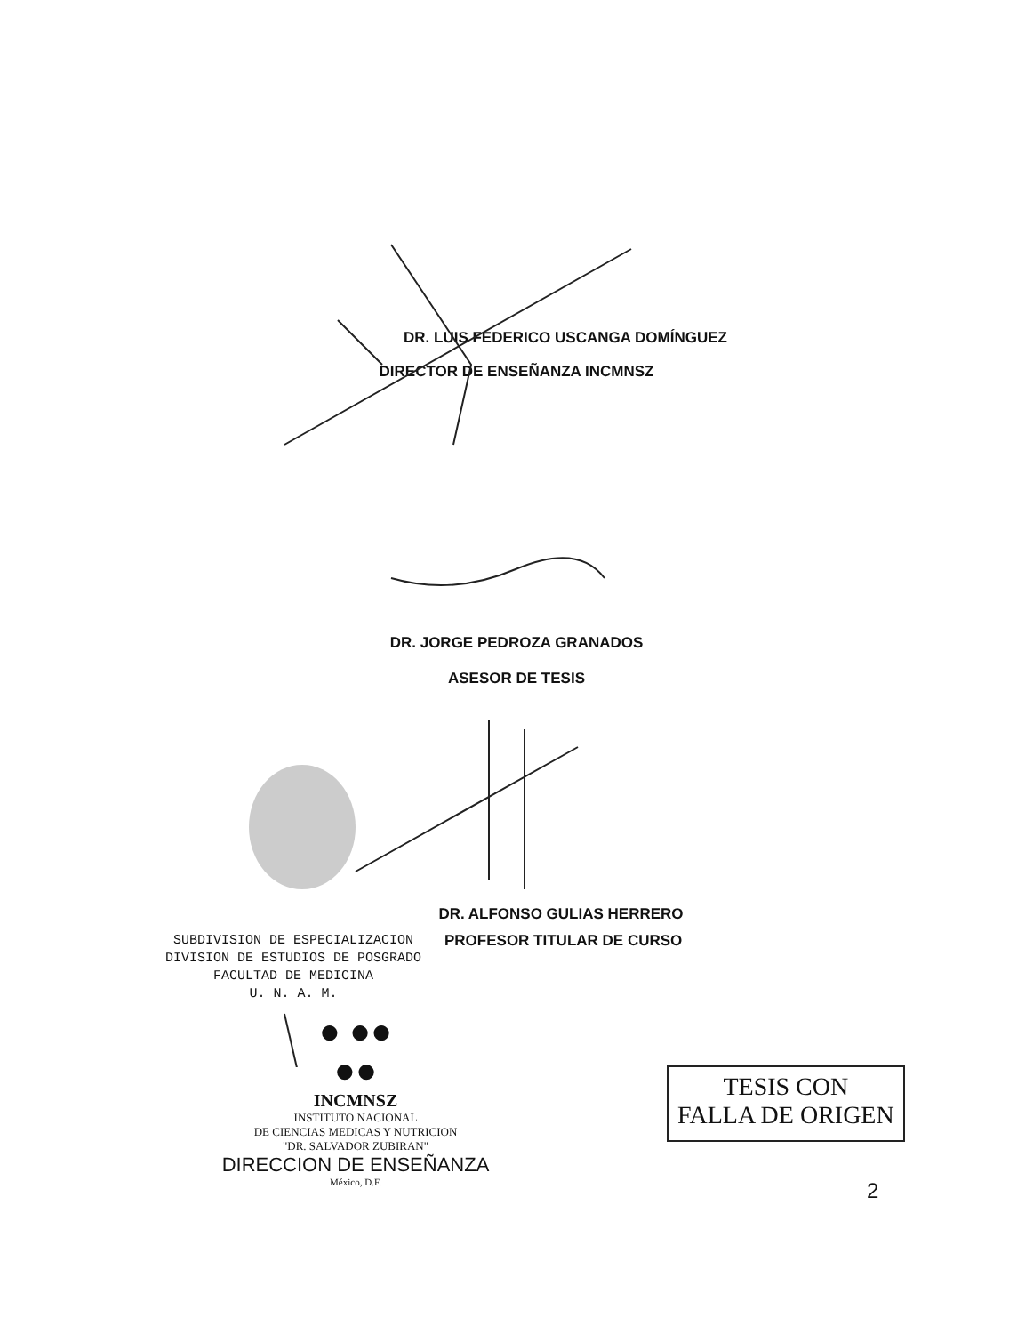DR. LUIS FEDERICO USCANGA DOMÍNGUEZ
DIRECTOR DE ENSEÑANZA INCMNSZ
DR. JORGE PEDROZA GRANADOS
ASESOR DE TESIS
DR. ALFONSO GULIAS HERRERO
SUBDIVISION DE ESPECIALIZACION
DIVISION DE ESTUDIOS DE POSGRADO
FACULTAD DE MEDICINA
U. N. A. M.
PROFESOR TITULAR DE CURSO
● ●●
●●
INCMNSZ
INSTITUTO NACIONAL
DE CIENCIAS MEDICAS Y NUTRICION
"DR. SALVADOR ZUBIRAN"
DIRECCION DE ENSEÑANZA
México, D.F.
TESIS CON
FALLA DE ORIGEN
2